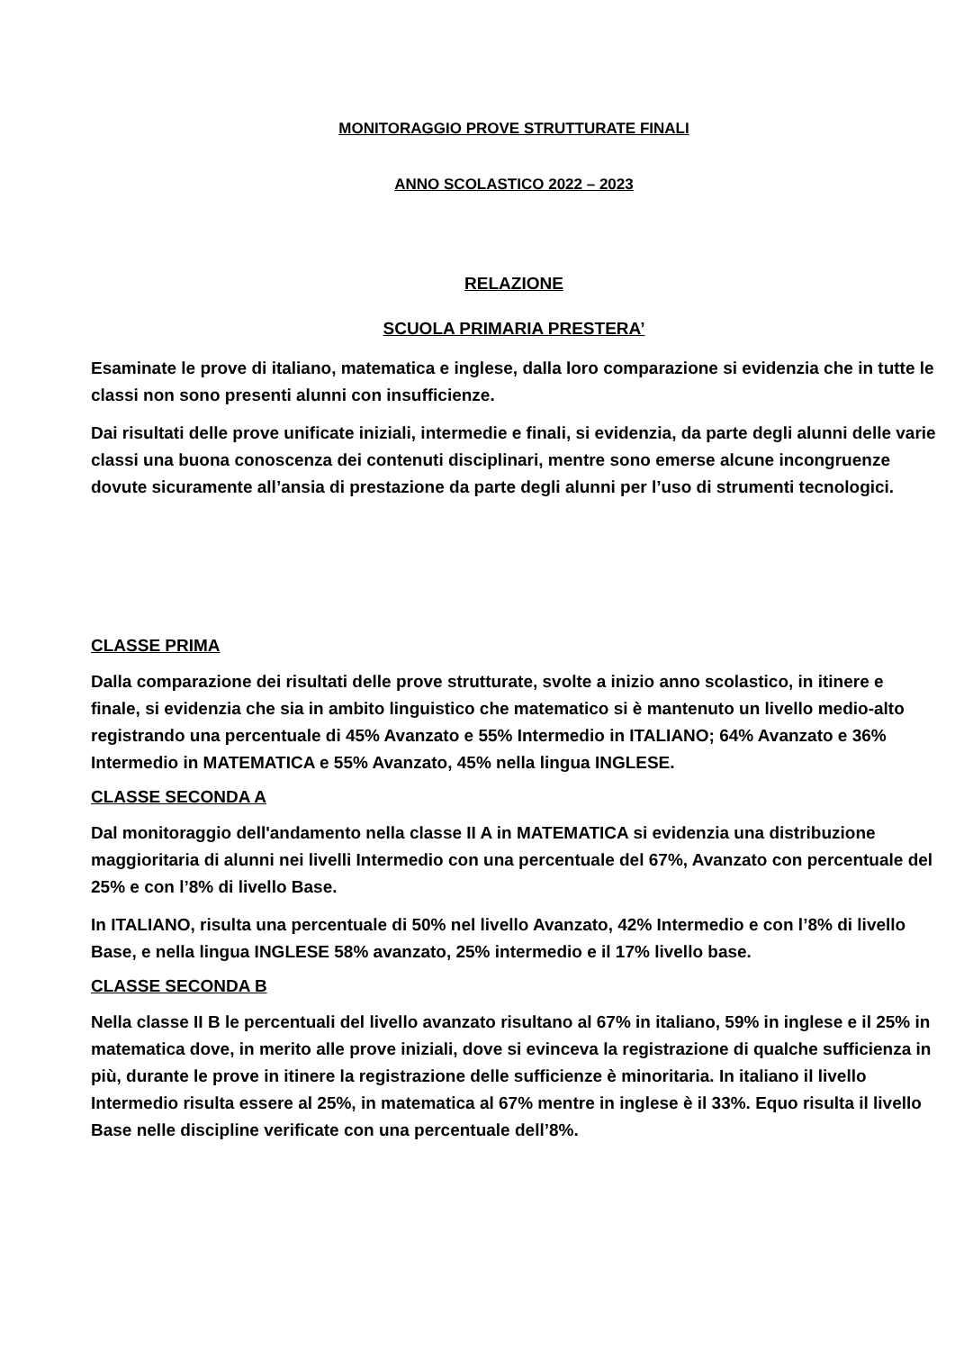MONITORAGGIO PROVE STRUTTURATE FINALI
ANNO SCOLASTICO 2022 – 2023
RELAZIONE
SCUOLA PRIMARIA PRESTERA’
Esaminate le prove di italiano, matematica e inglese, dalla loro comparazione si evidenzia che in tutte le classi non sono presenti alunni con insufficienze.
Dai risultati delle prove unificate iniziali, intermedie e finali, si evidenzia, da parte degli alunni delle varie classi una buona conoscenza dei contenuti disciplinari, mentre sono emerse alcune incongruenze dovute sicuramente all’ansia di prestazione da parte degli alunni per l’uso di strumenti tecnologici.
CLASSE PRIMA
Dalla comparazione dei risultati delle prove strutturate, svolte a inizio anno scolastico, in itinere e finale, si evidenzia che sia in ambito linguistico che matematico si è mantenuto un livello medio-alto registrando una percentuale di 45% Avanzato e 55% Intermedio in ITALIANO; 64% Avanzato e 36% Intermedio in MATEMATICA e 55% Avanzato, 45% nella lingua INGLESE.
CLASSE SECONDA A
Dal monitoraggio dell'andamento nella classe II A in MATEMATICA si evidenzia una distribuzione maggioritaria di alunni nei livelli Intermedio con una percentuale del 67%, Avanzato con percentuale del 25% e con l’8% di livello Base.
In ITALIANO, risulta una percentuale di 50% nel livello Avanzato, 42% Intermedio e con l’8% di livello Base, e nella lingua INGLESE 58% avanzato, 25% intermedio e il 17% livello base.
CLASSE SECONDA B
Nella classe II B le percentuali del livello avanzato risultano al 67% in italiano, 59% in inglese e il 25% in matematica dove, in merito alle prove iniziali, dove si evinceva la registrazione di qualche sufficienza in più, durante le prove in itinere la registrazione delle sufficienze è minoritaria. In italiano il livello Intermedio risulta essere al 25%, in matematica al 67% mentre in inglese è il 33%. Equo risulta il livello Base nelle discipline verificate con una percentuale dell’8%.